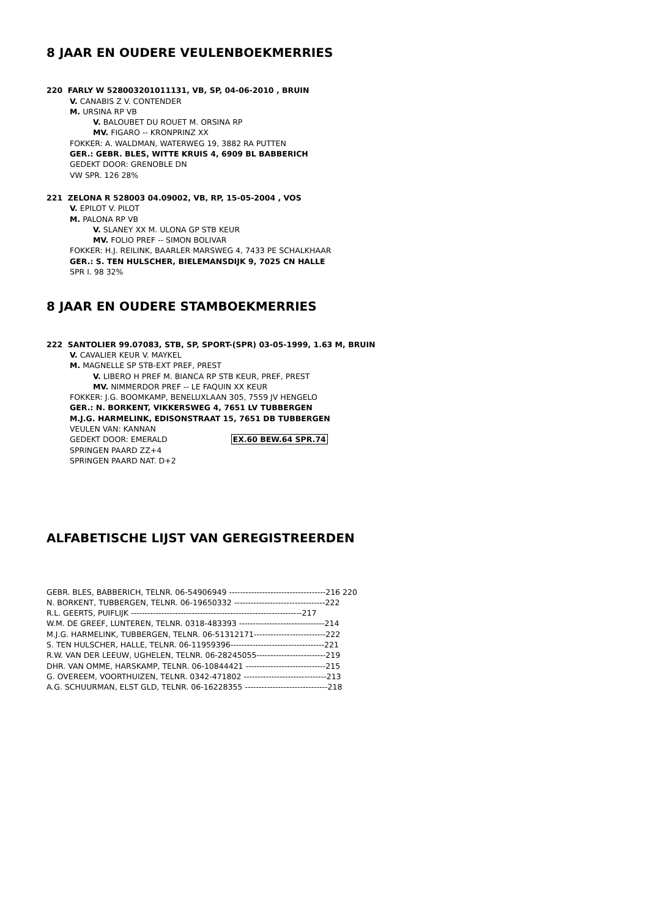8 JAAR EN OUDERE VEULENBOEKMERRIES
220 FARLY W 528003201011131, VB, SP, 04-06-2010 , BRUIN
V. CANABIS Z V. CONTENDER
M. URSINA RP VB
V. BALOUBET DU ROUET M. ORSINA RP
MV. FIGARO -- KRONPRINZ XX
FOKKER: A. WALDMAN, WATERWEG 19, 3882 RA PUTTEN
GER.: GEBR. BLES, WITTE KRUIS 4, 6909 BL BABBERICH
GEDEKT DOOR: GRENOBLE DN
VW SPR. 126 28%
221 ZELONA R 528003 04.09002, VB, RP, 15-05-2004 , VOS
V. EPILOT V. PILOT
M. PALONA RP VB
V. SLANEY XX M. ULONA GP STB KEUR
MV. FOLIO PREF -- SIMON BOLIVAR
FOKKER: H.J. REILINK, BAARLER MARSWEG 4, 7433 PE SCHALKHAAR
GER.: S. TEN HULSCHER, BIELEMANSDIJK 9, 7025 CN HALLE
SPR I. 98 32%
8 JAAR EN OUDERE STAMBOEKMERRIES
222 SANTOLIER 99.07083, STB, SP, SPORT-(SPR) 03-05-1999, 1.63 M, BRUIN
V. CAVALIER KEUR V. MAYKEL
M. MAGNELLE SP STB-EXT PREF, PREST
V. LIBERO H PREF M. BIANCA RP STB KEUR, PREF, PREST
MV. NIMMERDOR PREF -- LE FAQUIN XX KEUR
FOKKER: J.G. BOOMKAMP, BENELUXLAAN 305, 7559 JV HENGELO
GER.: N. BORKENT, VIKKERSWEG 4, 7651 LV TUBBERGEN
M.J.G. HARMELINK, EDISONSTRAAT 15, 7651 DB TUBBERGEN
VEULEN VAN: KANNAN
GEDEKT DOOR: EMERALD EX.60 BEW.64 SPR.74
SPRINGEN PAARD ZZ+4
SPRINGEN PAARD NAT. D+2
ALFABETISCHE LIJST VAN GEREGISTREERDEN
GEBR. BLES, BABBERICH, TELNR. 06-54906949 -----------------------------------216 220
N. BORKENT, TUBBERGEN, TELNR. 06-19650332 ---------------------------------222
R.L. GEERTS, PUIFLIJK --------------------------------------------------------------217
W.M. DE GREEF, LUNTEREN, TELNR. 0318-483393 -------------------------------214
M.J.G. HARMELINK, TUBBERGEN, TELNR. 06-51312171--------------------------222
S. TEN HULSCHER, HALLE, TELNR. 06-11959396----------------------------------221
R.W. VAN DER LEEUW, UGHELEN, TELNR. 06-28245055-------------------------219
DHR. VAN OMME, HARSKAMP, TELNR. 06-10844421 -----------------------------215
G. OVEREEM, VOORTHUIZEN, TELNR. 0342-471802 ------------------------------213
A.G. SCHUURMAN, ELST GLD, TELNR. 06-16228355 ------------------------------218